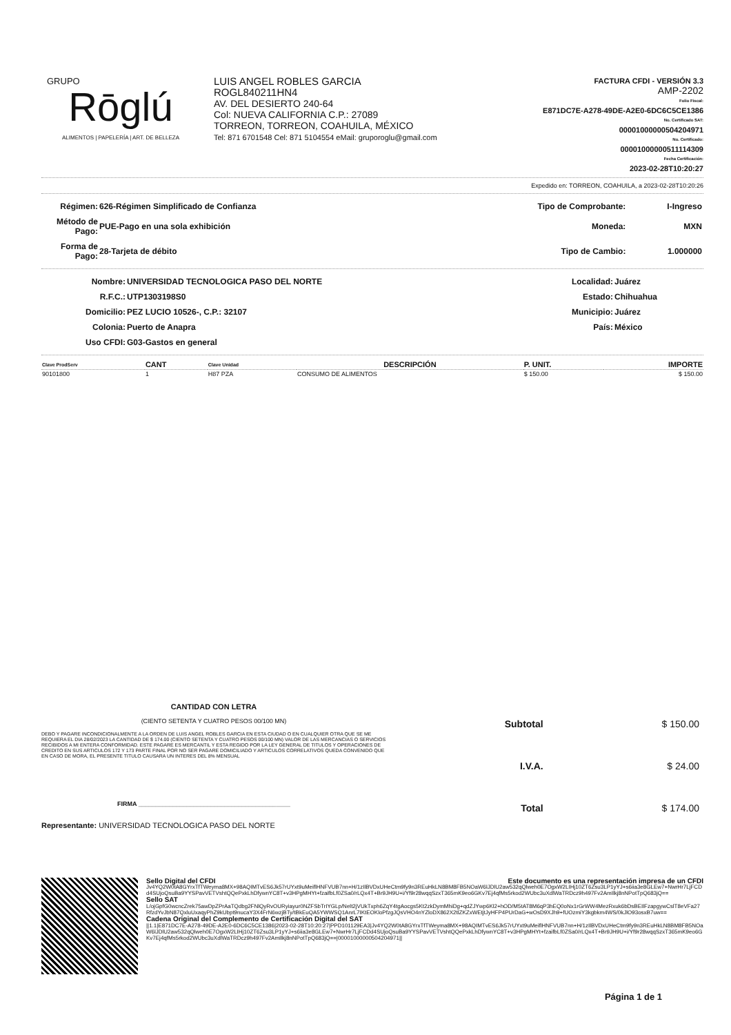GRUPO
Rōglú
ALIMENTOS | PAPELERÍA | ART. DE BELLEZA
LUIS ANGEL ROBLES GARCIA
ROGL840211HN4
AV. DEL DESIERTO 240-64
Col: NUEVA CALIFORNIA C.P.: 27089
TORREON, TORREON, COAHUILA, MÉXICO
Tel: 871 6701548 Cel: 871 5104554 eMail: gruporoglu@gmail.com
FACTURA CFDI - VERSIÓN 3.3
AMP-2202
Folio Fiscal:
E871DC7E-A278-49DE-A2E0-6DC6C5CE1386
No. Certificado SAT:
00001000000504204971
No. Certificado:
00001000000511114309
Fecha Certificación:
2023-02-28T10:20:27
Expedido en: TORREON, COAHUILA, a 2023-02-28T10:20:26
| Régimen: | 626-Régimen Simplificado de Confianza | Tipo de Comprobante: | I-Ingreso |
| Método de Pago: | PUE-Pago en una sola exhibición | Moneda: | MXN |
| Forma de Pago: | 28-Tarjeta de débito | Tipo de Cambio: | 1.000000 |
| Nombre: | UNIVERSIDAD TECNOLOGICA PASO DEL NORTE | Localidad: | Juárez |
| R.F.C.: | UTP1303198S0 | Estado: | Chihuahua |
| Domicilio: | PEZ LUCIO 10526-, C.P.: 32107 | Municipio: | Juárez |
| Colonia: | Puerto de Anapra | País: | México |
| Uso CFDI: | G03-Gastos en general | | |
| Clave ProdServ | CANT | Clave Unidad | DESCRIPCIÓN | P. UNIT. | IMPORTE |
| --- | --- | --- | --- | --- | --- |
| 90101800 | 1 | H87 PZA | CONSUMO DE ALIMENTOS | $ 150.00 | $ 150.00 |
CANTIDAD CON LETRA
(CIENTO SETENTA Y CUATRO PESOS 00/100 MN)
DEBO Y PAGARE INCONDICIONALMENTE A LA ORDEN DE LUIS ANGEL ROBLES GARCIA EN ESTA CIUDAD O EN CUALQUIER OTRA QUE SE ME REQUIERA EL DIA 28/02/2023 LA CANTIDAD DE $ 174.00 (CIENTO SETENTA Y CUATRO PESOS 00/100 MN) VALOR DE LAS MERCANCIAS O SERVICIOS RECIBIDOS A MI ENTERA CONFORMIDAD. ESTE PAGARE ES MERCANTIL Y ESTA REGIDO POR LA LEY GENERAL DE TITULOS Y OPERACIONES DE CREDITO EN SUS ARTICULOS 172 Y 173 PARTE FINAL POR NO SER PAGARE DOMICILIADO Y ARTICULOS CORRELATIVOS QUEDA CONVENIDO QUE EN CASO DE MORA, EL PRESENTE TITULO CAUSARA UN INTERES DEL 8% MENSUAL
FIRMA ____________________________________________
Representante: UNIVERSIDAD TECNOLOGICA PASO DEL NORTE
| Subtotal | $ 150.00 |
| I.V.A. | $ 24.00 |
| Total | $ 174.00 |
Sello Digital del CFDI Este documento es una representación impresa de un CFDI
Jv4YQ2W0tA8GYrxTfTWeyma8MX+98AQIMTvES6Jk57rUYxt9uMeiflHNFVUB7nn+H/1zIlBVDxUHeCtm9fy9n3REuHkLN8BM8FB5NOaW6lJDlU2aw532qQlweh0E7OgxW2LIHj10ZT6Zsu3LP1yYJ+s6iia3e8GLEw7+NwrHr7LjFCDd4SUjoQsuBa9YYSPavVETVshtQQePxkLhDfywnYC8T+v3HPgMHYt+fzaifbLf0ZSa0/rLQx4T+Br9JH9U+i/Yf9r28wqqSzxT365mK9eo6GKv7Ej4qfMs5rkod2WUbc3uXdlWaTRDcz9h497Fv2AmIlkj8nNPotTpQ683jQ==
Sello SAT
L/ojGpfG0wcncZrek75awDpZPrAaTQdbg2FNlQyRvOURyiayur0NZFSbTrIYGLp/Nelt2jVUkTxph6ZqY4tgAocgs5Kt2zkDymMhiDg+qdZJYwp6Kl2+hOD/M5tAT8M6qP3hEQ0oNx1rGrWW4MezRxuk6bDsBEIlFzapgywCslT8eVFa27RfzdYvJbN87QxluUxaqyPhZ9kUbpt9nucaY3X4FrN6wzjBTy/tBkEuQA5YWWSQ1AnrL7IKtEOKloPfzgJQsVHO4nYZloDX862X2tlZKZxWEtjtJyHFP4PUrDaG+wOsD9XJh9+fUOzmiY3kgbkm4WS/0kJlO93osxB7uw==
Cadena Original del Complemento de Certificación Digital del SAT
||1.1|E871DC7E-A278-49DE-A2E0-6DC6C5CE1386|2023-02-28T10:20:27|PPD101129EA3|Jv4YQ2W0tA8GYrxTfTWeyma8MX+98AQIMTvES6Jk57rUYxt9uMeiflHNFVUB7nn+H/1zIlBVDxUHeCtm9fy9n3REuHkLN8BM8FB5NOaW6lJDlU2aw532qQlweh0E7OgxW2LIHj10ZT6Zsu3LP1yYJ+s6iia3e8GLEw7+NwrHr7LjFCDd4SUjoQsuBa9YYSPavVETVshtQQePxkLhDfywnYC8T+v3HPgMHYt+fzaifbLf0ZSa0/rLQx4T+Br9JH9U+i/Yf9r28wqqSzxT365mK9eo6GKv7Ej4qfMs5rkod2WUbc3uXdlWaTRDcz9h497Fv2AmIlkj8nNPotTpQ683jQ==|00001000000504204971||
Página 1 de 1